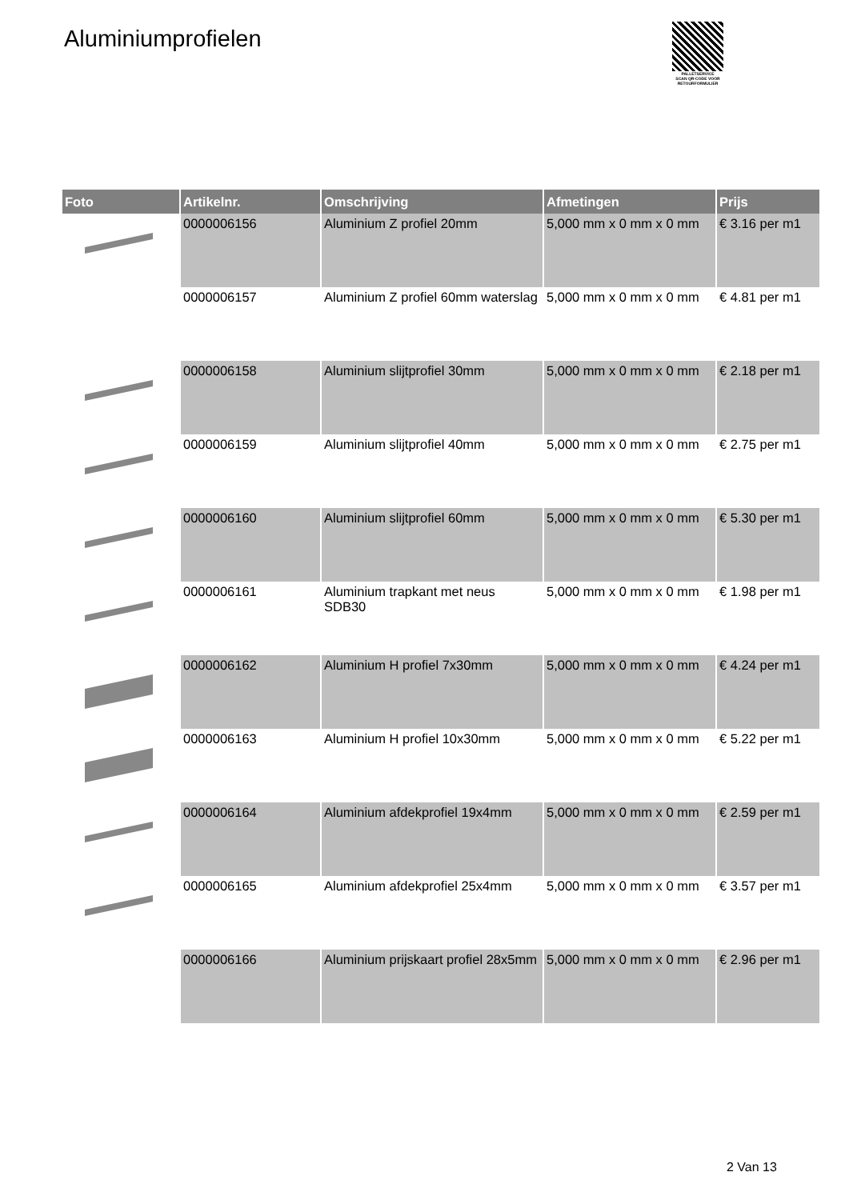Aluminiumprofielen
PALLETSERVICE
SCAN QR-CODE VOOR RETOURFORMULIER
| Foto | Artikelnr. | Omschrijving | Afmetingen | Prijs |
| --- | --- | --- | --- | --- |
| | 0000006156 | Aluminium Z profiel 20mm | 5,000 mm x 0 mm x 0 mm | € 3.16 per m1 |
| | 0000006157 | Aluminium Z profiel 60mm waterslag | 5,000 mm x 0 mm x 0 mm | € 4.81 per m1 |
| | 0000006158 | Aluminium slijtprofiel 30mm | 5,000 mm x 0 mm x 0 mm | € 2.18 per m1 |
| | 0000006159 | Aluminium slijtprofiel 40mm | 5,000 mm x 0 mm x 0 mm | € 2.75 per m1 |
| | 0000006160 | Aluminium slijtprofiel 60mm | 5,000 mm x 0 mm x 0 mm | € 5.30 per m1 |
| | 0000006161 | Aluminium trapkant met neus SDB30 | 5,000 mm x 0 mm x 0 mm | € 1.98 per m1 |
| | 0000006162 | Aluminium H profiel 7x30mm | 5,000 mm x 0 mm x 0 mm | € 4.24 per m1 |
| | 0000006163 | Aluminium H profiel 10x30mm | 5,000 mm x 0 mm x 0 mm | € 5.22 per m1 |
| | 0000006164 | Aluminium afdekprofiel 19x4mm | 5,000 mm x 0 mm x 0 mm | € 2.59 per m1 |
| | 0000006165 | Aluminium afdekprofiel 25x4mm | 5,000 mm x 0 mm x 0 mm | € 3.57 per m1 |
| | 0000006166 | Aluminium prijskaart profiel 28x5mm | 5,000 mm x 0 mm x 0 mm | € 2.96 per m1 |
2 Van 13